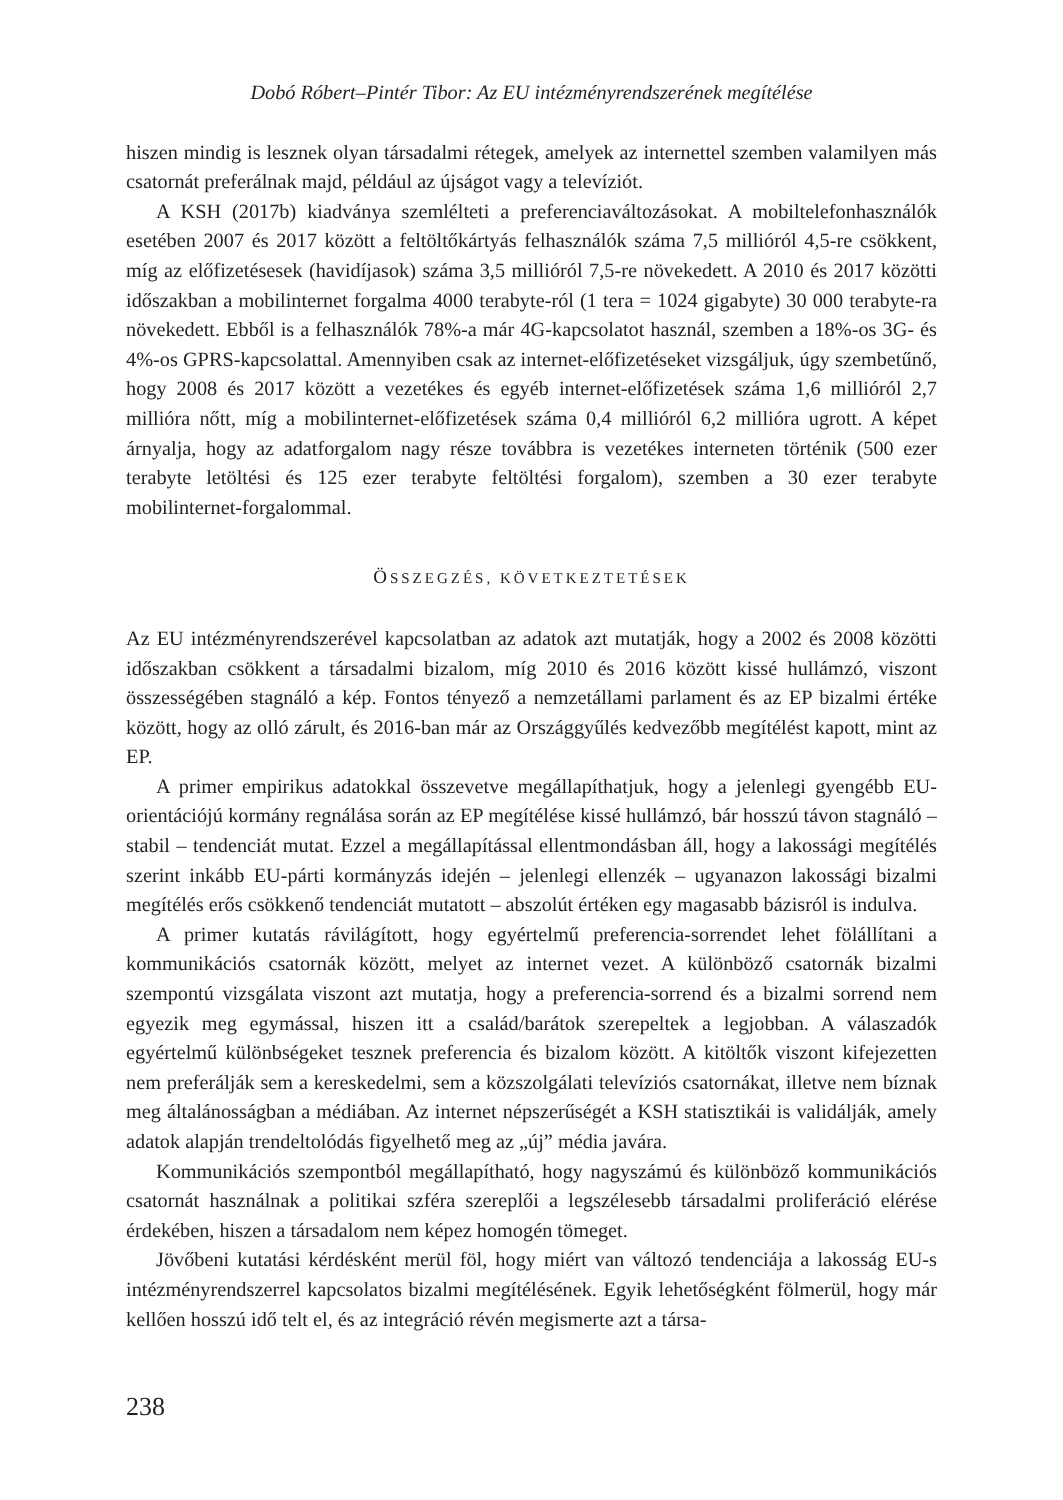Dobó Róbert–Pintér Tibor: Az EU intézményrendszerének megítélése
hiszen mindig is lesznek olyan társadalmi rétegek, amelyek az internettel szemben vala­milyen más csatornát preferálnak majd, például az újságot vagy a televíziót.
A KSH (2017b) kiadványa szemlélteti a preferenciaváltozásokat. A mobiltelefon­használók esetében 2007 és 2017 között a feltöltőkártyás felhasználók száma 7,5 mil­lióról 4,5-re csökkent, míg az előfizetésesek (havidíjasok) száma 3,5 millióról 7,5-re növekedett. A 2010 és 2017 közötti időszakban a mobilinternet forgalma 4000 teraby­te-ról (1 tera = 1024 gigabyte) 30 000 terabyte-ra növekedett. Ebből is a felhasználók 78%-a már 4G-kapcsolatot használ, szemben a 18%-os 3G- és 4%-os GPRS-kapcsolattal. Amennyiben csak az internet-előfizetéseket vizsgáljuk, úgy szembetűnő, hogy 2008 és 2017 között a vezetékes és egyéb internet-előfizetések száma 1,6 millióról 2,7 millióra nőtt, míg a mobilinternet-előfizetések száma 0,4 millióról 6,2 millióra ugrott. A képet árnyalja, hogy az adatforgalom nagy része továbbra is vezetékes interneten történik (500 ezer terabyte letöltési és 125 ezer terabyte feltöltési forgalom), szemben a 30 ezer terabyte mobilinternet-forgalommal.
ÖSSZEGZÉS, KÖVETKEZTETÉSEK
Az EU intézményrendszerével kapcsolatban az adatok azt mutatják, hogy a 2002 és 2008 közötti időszakban csökkent a társadalmi bizalom, míg 2010 és 2016 között kissé hullámzó, viszont összességében stagnáló a kép. Fontos tényező a nemzetállami par­lament és az EP bizalmi értéke között, hogy az olló zárult, és 2016-ban már az Ország­gyűlés kedvezőbb megítélést kapott, mint az EP.
A primer empirikus adatokkal összevetve megállapíthatjuk, hogy a jelenlegi gyen­gébb EU-orientációjú kormány regnálása során az EP megítélése kissé hullámzó, bár hosszú távon stagnáló – stabil – tendenciát mutat. Ezzel a megállapítással ellentmon­dásban áll, hogy a lakossági megítélés szerint inkább EU-párti kormányzás idején – jelenlegi ellenzék – ugyanazon lakossági bizalmi megítélés erős csökkenő tendenciát mutatott – abszolút értéken egy magasabb bázisról is indulva.
A primer kutatás rávilágított, hogy egyértelmű preferencia-sorrendet lehet föláll­ítani a kommunikációs csatornák között, melyet az internet vezet. A különböző csator­nák bizalmi szempontú vizsgálata viszont azt mutatja, hogy a preferencia-sorrend és a bizalmi sorrend nem egyezik meg egymással, hiszen itt a család/barátok szerepeltek a legjobban. A válaszadók egyértelmű különbségeket tesznek preferencia és bizalom között. A kitöltők viszont kifejezetten nem preferálják sem a kereskedelmi, sem a köz­szolgálati televíziós csatornákat, illetve nem bíznak meg általánosságban a médiában. Az internet népszerűségét a KSH statisztikái is validálják, amely adatok alapján trend­eltolódás figyelhető meg az „új” média javára.
Kommunikációs szempontból megállapítható, hogy nagyszámú és különböző kom­munikációs csatornát használnak a politikai szféra szereplői a legszélesebb társadalmi proliferáció elérése érdekében, hiszen a társadalom nem képez homogén tömeget.
Jövőbeni kutatási kérdésként merül föl, hogy miért van változó tendenciája a lakosság EU-s intézményrendszerrel kapcsolatos bizalmi megítélésének. Egyik lehetőségként föl­merül, hogy már kellően hosszú idő telt el, és az integráció révén megismerte azt a társa-
238